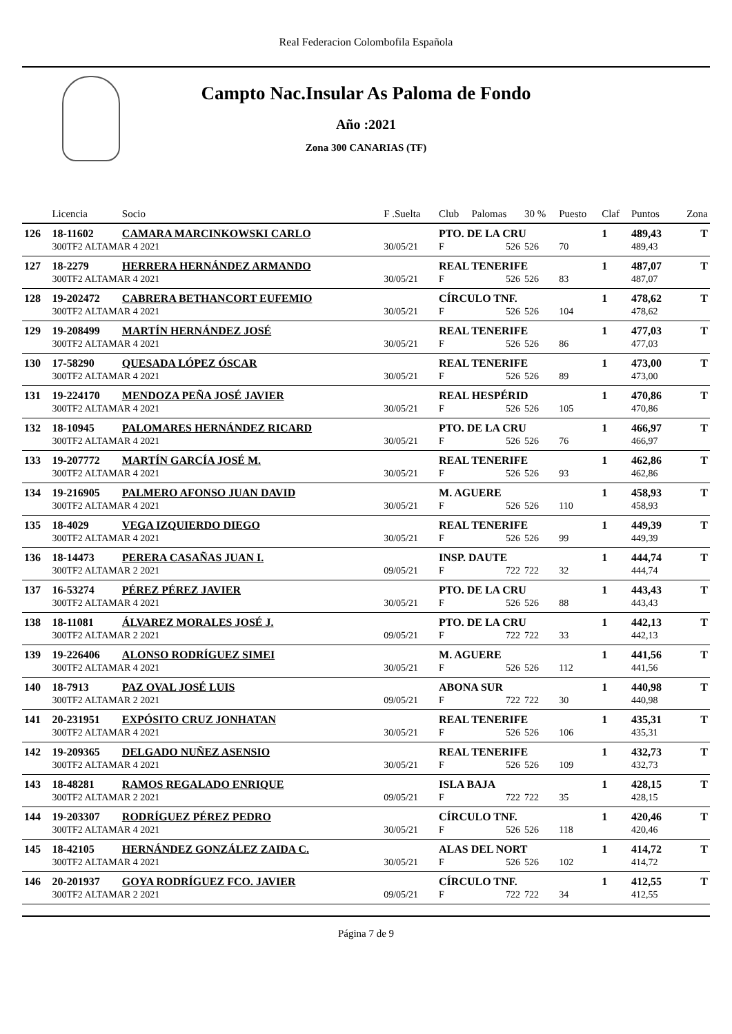Real Federacion Colombofila Española
Campto Nac.Insular As Paloma de Fondo
Año :2021
Zona 300 CANARIAS (TF)
| | Licencia | Socio | F .Suelta | Club | Palomas | 30 % | Puesto | Claf | Puntos | Zona |
| --- | --- | --- | --- | --- | --- | --- | --- | --- | --- | --- |
| 126 | 18-11602 | CAMARA MARCINKOWSKI CARLO | | PTO. DE LA CRU | | | | 1 | 489,43 | T |
| | 300TF2 ALTAMAR 4 2021 | | 30/05/21 | F | 526 | 526 | 70 | | 489,43 | |
| 127 | 18-2279 | HERRERA HERNÁNDEZ ARMANDO | | REAL TENERIFE | | | | 1 | 487,07 | T |
| | 300TF2 ALTAMAR 4 2021 | | 30/05/21 | F | 526 | 526 | 83 | | 487,07 | |
| 128 | 19-202472 | CABRERA BETHANCORT EUFEMIO | | CÍRCULO TNF. | | | | 1 | 478,62 | T |
| | 300TF2 ALTAMAR 4 2021 | | 30/05/21 | F | 526 | 526 | 104 | | 478,62 | |
| 129 | 19-208499 | MARTÍN HERNÁNDEZ JOSÉ | | REAL TENERIFE | | | | 1 | 477,03 | T |
| | 300TF2 ALTAMAR 4 2021 | | 30/05/21 | F | 526 | 526 | 86 | | 477,03 | |
| 130 | 17-58290 | QUESADA LÓPEZ ÓSCAR | | REAL TENERIFE | | | | 1 | 473,00 | T |
| | 300TF2 ALTAMAR 4 2021 | | 30/05/21 | F | 526 | 526 | 89 | | 473,00 | |
| 131 | 19-224170 | MENDOZA PEÑA JOSÉ JAVIER | | REAL HESPÉRID | | | | 1 | 470,86 | T |
| | 300TF2 ALTAMAR 4 2021 | | 30/05/21 | F | 526 | 526 | 105 | | 470,86 | |
| 132 | 18-10945 | PALOMARES HERNÁNDEZ RICARD | | PTO. DE LA CRU | | | | 1 | 466,97 | T |
| | 300TF2 ALTAMAR 4 2021 | | 30/05/21 | F | 526 | 526 | 76 | | 466,97 | |
| 133 | 19-207772 | MARTÍN GARCÍA JOSÉ M. | | REAL TENERIFE | | | | 1 | 462,86 | T |
| | 300TF2 ALTAMAR 4 2021 | | 30/05/21 | F | 526 | 526 | 93 | | 462,86 | |
| 134 | 19-216905 | PALMERO AFONSO JUAN DAVID | | M. AGUERE | | | | 1 | 458,93 | T |
| | 300TF2 ALTAMAR 4 2021 | | 30/05/21 | F | 526 | 526 | 110 | | 458,93 | |
| 135 | 18-4029 | VEGA IZQUIERDO DIEGO | | REAL TENERIFE | | | | 1 | 449,39 | T |
| | 300TF2 ALTAMAR 4 2021 | | 30/05/21 | F | 526 | 526 | 99 | | 449,39 | |
| 136 | 18-14473 | PERERA CASAÑAS JUAN I. | | INSP. DAUTE | | | | 1 | 444,74 | T |
| | 300TF2 ALTAMAR 2 2021 | | 09/05/21 | F | 722 | 722 | 32 | | 444,74 | |
| 137 | 16-53274 | PÉREZ PÉREZ JAVIER | | PTO. DE LA CRU | | | | 1 | 443,43 | T |
| | 300TF2 ALTAMAR 4 2021 | | 30/05/21 | F | 526 | 526 | 88 | | 443,43 | |
| 138 | 18-11081 | ÁLVAREZ MORALES JOSÉ J. | | PTO. DE LA CRU | | | | 1 | 442,13 | T |
| | 300TF2 ALTAMAR 2 2021 | | 09/05/21 | F | 722 | 722 | 33 | | 442,13 | |
| 139 | 19-226406 | ALONSO RODRÍGUEZ SIMEI | | M. AGUERE | | | | 1 | 441,56 | T |
| | 300TF2 ALTAMAR 4 2021 | | 30/05/21 | F | 526 | 526 | 112 | | 441,56 | |
| 140 | 18-7913 | PAZ OVAL JOSÉ LUIS | | ABONA SUR | | | | 1 | 440,98 | T |
| | 300TF2 ALTAMAR 2 2021 | | 09/05/21 | F | 722 | 722 | 30 | | 440,98 | |
| 141 | 20-231951 | EXPÓSITO CRUZ JONHATAN | | REAL TENERIFE | | | | 1 | 435,31 | T |
| | 300TF2 ALTAMAR 4 2021 | | 30/05/21 | F | 526 | 526 | 106 | | 435,31 | |
| 142 | 19-209365 | DELGADO NUÑEZ ASENSIO | | REAL TENERIFE | | | | 1 | 432,73 | T |
| | 300TF2 ALTAMAR 4 2021 | | 30/05/21 | F | 526 | 526 | 109 | | 432,73 | |
| 143 | 18-48281 | RAMOS REGALADO ENRIQUE | | ISLA BAJA | | | | 1 | 428,15 | T |
| | 300TF2 ALTAMAR 2 2021 | | 09/05/21 | F | 722 | 722 | 35 | | 428,15 | |
| 144 | 19-203307 | RODRÍGUEZ PÉREZ PEDRO | | CÍRCULO TNF. | | | | 1 | 420,46 | T |
| | 300TF2 ALTAMAR 4 2021 | | 30/05/21 | F | 526 | 526 | 118 | | 420,46 | |
| 145 | 18-42105 | HERNÁNDEZ GONZÁLEZ ZAIDA C. | | ALAS DEL NORT | | | | 1 | 414,72 | T |
| | 300TF2 ALTAMAR 4 2021 | | 30/05/21 | F | 526 | 526 | 102 | | 414,72 | |
| 146 | 20-201937 | GOYA RODRÍGUEZ FCO. JAVIER | | CÍRCULO TNF. | | | | 1 | 412,55 | T |
| | 300TF2 ALTAMAR 2 2021 | | 09/05/21 | F | 722 | 722 | 34 | | 412,55 | |
Página 7 de 9